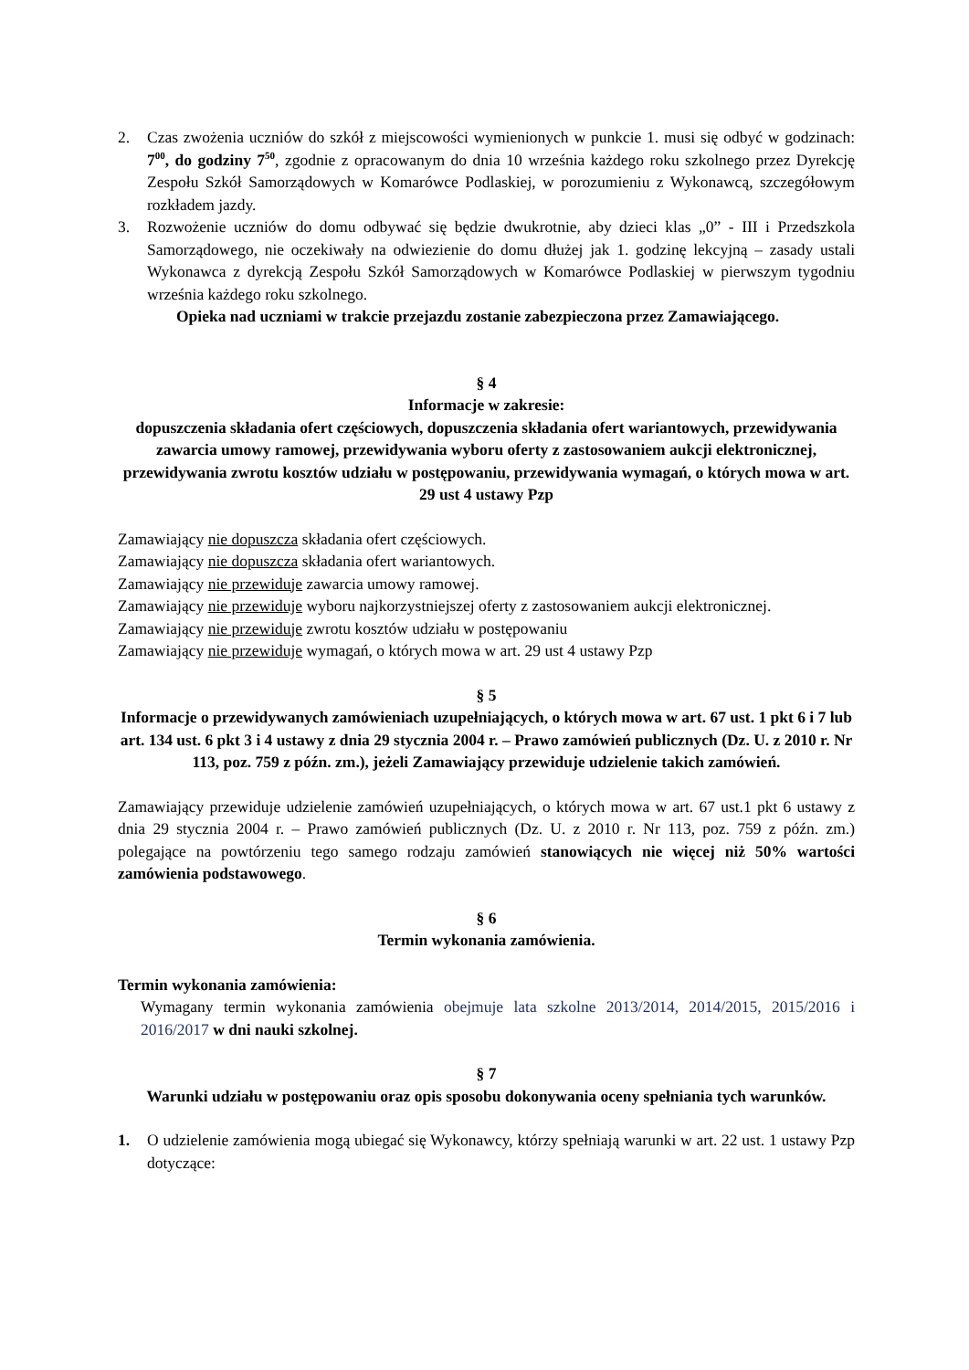2. Czas zwożenia uczniów do szkół z miejscowości wymienionych w punkcie 1. musi się odbyć w godzinach: 7<sup>00</sup>, do godziny 7<sup>50</sup>, zgodnie z opracowanym do dnia 10 września każdego roku szkolnego przez Dyrekcję Zespołu Szkół Samorządowych w Komarówce Podlaskiej, w porozumieniu z Wykonawcą, szczegółowym rozkładem jazdy.
3. Rozwożenie uczniów do domu odbywać się będzie dwukrotnie, aby dzieci klas „0” - III i Przedszkola Samorządowego, nie oczekiwały na odwiezienie do domu dłużej jak 1. godzinę lekcyjną – zasady ustali Wykonawca z dyrekcją Zespołu Szkół Samorządowych w Komarówce Podlaskiej w pierwszym tygodniu września każdego roku szkolnego.
Opieka nad uczniami w trakcie przejazdu zostanie zabezpieczona przez Zamawiającego.
§ 4
Informacje w zakresie:
dopuszczenia składania ofert częściowych, dopuszczenia składania ofert wariantowych, przewidywania zawarcia umowy ramowej, przewidywania wyboru oferty z zastosowaniem aukcji elektronicznej, przewidywania zwrotu kosztów udziału w postępowaniu, przewidywania wymagań, o których mowa w art. 29 ust 4 ustawy Pzp
Zamawiający nie dopuszcza składania ofert częściowych.
Zamawiający nie dopuszcza składania ofert wariantowych.
Zamawiający nie przewiduje zawarcia umowy ramowej.
Zamawiający nie przewiduje wyboru najkorzystniejszej oferty z zastosowaniem aukcji elektronicznej.
Zamawiający nie przewiduje zwrotu kosztów udziału w postępowaniu
Zamawiający nie przewiduje wymagań, o których mowa w art. 29 ust 4 ustawy Pzp
§ 5
Informacje o przewidywanych zamówieniach uzupełniających, o których mowa w art. 67 ust. 1 pkt 6 i 7 lub art. 134 ust. 6 pkt 3 i 4 ustawy z dnia 29 stycznia 2004 r. – Prawo zamówień publicznych (Dz. U. z 2010 r. Nr 113, poz. 759 z późn. zm.), jeżeli Zamawiający przewiduje udzielenie takich zamówień.
Zamawiający przewiduje udzielenie zamówień uzupełniających, o których mowa w art. 67 ust.1 pkt 6 ustawy z dnia 29 stycznia 2004 r. – Prawo zamówień publicznych (Dz. U. z 2010 r. Nr 113, poz. 759 z późn. zm.) polegające na powtórzeniu tego samego rodzaju zamówień stanowiących nie więcej niż 50% wartości zamówienia podstawowego.
§ 6
Termin wykonania zamówienia.
Termin wykonania zamówienia:
Wymagany termin wykonania zamówienia obejmuje lata szkolne 2013/2014, 2014/2015, 2015/2016 i 2016/2017 w dni nauki szkolnej.
§ 7
Warunki udziału w postępowaniu oraz opis sposobu dokonywania oceny spełniania tych warunków.
1. O udzielenie zamówienia mogą ubiegać się Wykonawcy, którzy spełniają warunki w art. 22 ust. 1 ustawy Pzp dotyczące: